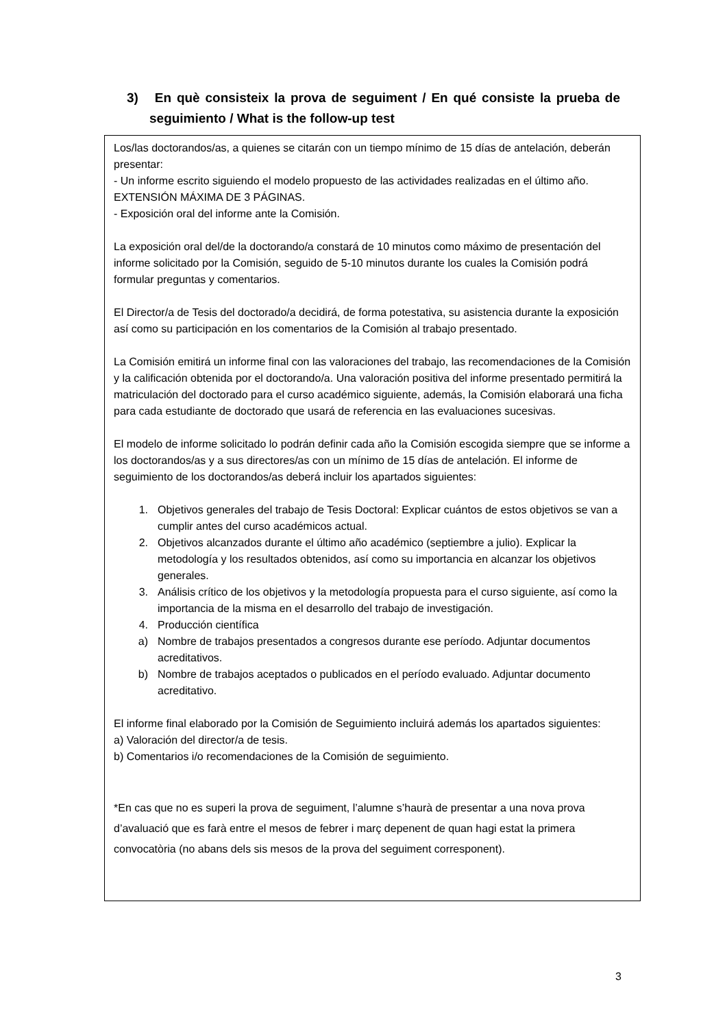3) En què consisteix la prova de seguiment / En qué consiste la prueba de seguimiento / What is the follow-up test
Los/las doctorandos/as, a quienes se citarán con un tiempo mínimo de 15 días de antelación, deberán presentar:
- Un informe escrito siguiendo el modelo propuesto de las actividades realizadas en el último año. EXTENSIÓN MÁXIMA DE 3 PÁGINAS.
- Exposición oral del informe ante la Comisión.
La exposición oral del/de la doctorando/a constará de 10 minutos como máximo de presentación del informe solicitado por la Comisión, seguido de 5-10 minutos durante los cuales la Comisión podrá formular preguntas y comentarios.
El Director/a de Tesis del doctorado/a decidirá, de forma potestativa, su asistencia durante la exposición así como su participación en los comentarios de la Comisión al trabajo presentado.
La Comisión emitirá un informe final con las valoraciones del trabajo, las recomendaciones de la Comisión y la calificación obtenida por el doctorando/a. Una valoración positiva del informe presentado permitirá la matriculación del doctorado para el curso académico siguiente, además, la Comisión elaborará una ficha para cada estudiante de doctorado que usará de referencia en las evaluaciones sucesivas.
El modelo de informe solicitado lo podrán definir cada año la Comisión escogida siempre que se informe a los doctorandos/as y a sus directores/as con un mínimo de 15 días de antelación. El informe de seguimiento de los doctorandos/as deberá incluir los apartados siguientes:
1. Objetivos generales del trabajo de Tesis Doctoral: Explicar cuántos de estos objetivos se van a cumplir antes del curso académicos actual.
2. Objetivos alcanzados durante el último año académico (septiembre a julio). Explicar la metodología y los resultados obtenidos, así como su importancia en alcanzar los objetivos generales.
3. Análisis crítico de los objetivos y la metodología propuesta para el curso siguiente, así como la importancia de la misma en el desarrollo del trabajo de investigación.
4. Producción científica
a) Nombre de trabajos presentados a congresos durante ese período. Adjuntar documentos acreditativos.
b) Nombre de trabajos aceptados o publicados en el período evaluado. Adjuntar documento acreditativo.
El informe final elaborado por la Comisión de Seguimiento incluirá además los apartados siguientes:
a) Valoración del director/a de tesis.
b) Comentarios i/o recomendaciones de la Comisión de seguimiento.
*En cas que no es superi la prova de seguiment, l’alumne s’haurà de presentar a una nova prova d’avaluació que es farà entre el mesos de febrer i març depenent de quan hagi estat la primera convocatòria (no abans dels sis mesos de la prova del seguiment corresponent).
3